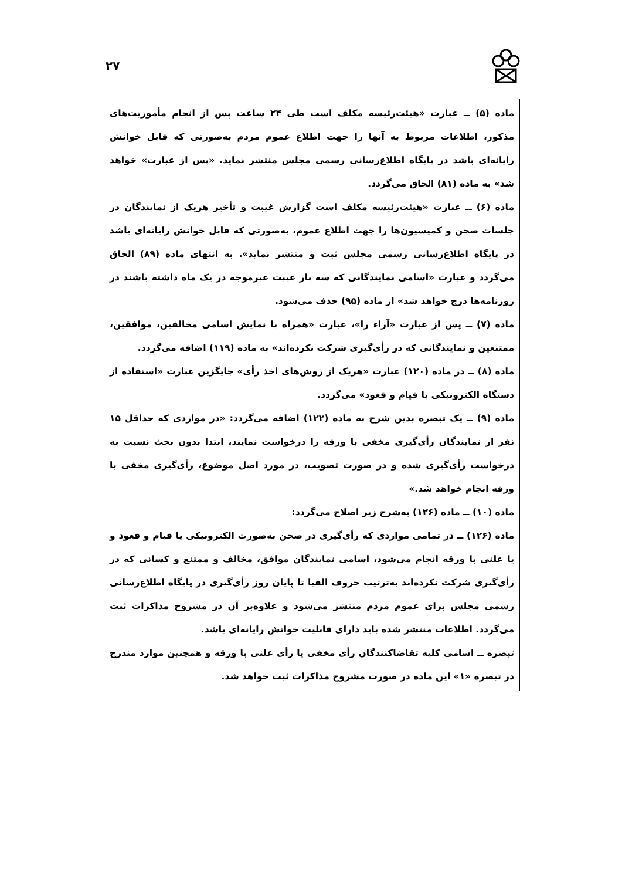۲۷
ماده (۵) ــ عبارت «هیئت‌رئیسه مکلف است طی ۲۴ ساعت پس از انجام مأموریت‌های مذکور، اطلاعات مربوط به آنها را جهت اطلاع عموم مردم به‌صورتی که قابل خوانش رایانه‌ای باشد در پایگاه اطلاع‌رسانی رسمی مجلس منتشر نماید. «پس از عبارت» خواهد شد» به ماده (۸۱) الحاق می‌گردد.
ماده (۶) ــ عبارت «هیئت‌رئیسه مکلف است گزارش غیبت و تأخیر هریک از نمایندگان در جلسات صحن و کمیسیون‌ها را جهت اطلاع عموم، به‌صورتی که قابل خوانش رایانه‌ای باشد در پایگاه اطلاع‌رسانی رسمی مجلس ثبت و منتشر نماید». به انتهای ماده (۸۹) الحاق می‌گردد و عبارت «اسامی نمایندگانی که سه بار غیبت غیرموجه در یک ماه داشته باشند در روزنامه‌ها درج خواهد شد» از ماده (۹۵) حذف می‌شود.
ماده (۷) ــ پس از عبارت «آراء را»، عبارت «همراه با نمایش اسامی مخالفین، موافقین، ممتنعین و نمایندگانی که در رأی‌گیری شرکت نکرده‌اند» به ماده (۱۱۹) اضافه می‌گردد.
ماده (۸) ــ در ماده (۱۲۰) عبارت «هریک از روش‌های اخذ رأی» جایگزین عبارت «استفاده از دستگاه الکترونیکی یا قیام و قعود» می‌گردد.
ماده (۹) ــ یک تبصره بدین شرح به ماده (۱۲۲) اضافه می‌گردد: «در مواردی که حداقل ۱۵ نفر از نمایندگان رأی‌گیری مخفی با ورقه را درخواست نمایند، ابتدا بدون بحث نسبت به درخواست رأی‌گیری شده و در صورت تصویب، در مورد اصل موضوع، رأی‌گیری مخفی با ورقه انجام خواهد شد.»
ماده (۱۰) ــ ماده (۱۲۶) به‌شرح زیر اصلاح می‌گردد:
ماده (۱۲۶) ــ در تمامی مواردی که رأی‌گیری در صحن به‌صورت الکترونیکی یا قیام و قعود و یا علنی با ورقه انجام می‌شود، اسامی نمایندگان موافق، مخالف و ممتنع و کسانی که در رأی‌گیری شرکت نکرده‌اند به‌ترتیب حروف الفبا تا پایان روز رأی‌گیری در پایگاه اطلاع‌رسانی رسمی مجلس برای عموم مردم منتشر می‌شود و علاوه‌بر آن در مشروح مذاکرات ثبت می‌گردد. اطلاعات منتشر شده باید دارای قابلیت خوانش رایانه‌ای باشد.
تبصره ــ اسامی کلیه تقاضاکنندگان رأی مخفی یا رأی علنی با ورقه و همچنین موارد مندرج در تبصره «۱» این ماده در صورت مشروح مذاکرات ثبت خواهد شد.